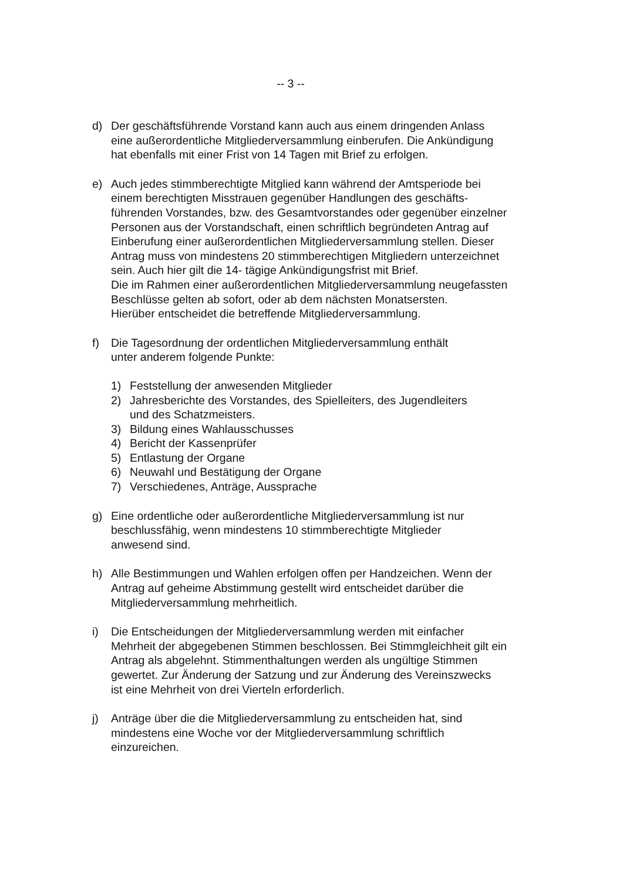-- 3 --
d) Der geschäftsführende Vorstand kann auch aus einem dringenden Anlass
eine außerordentliche Mitgliederversammlung einberufen. Die Ankündigung
hat ebenfalls mit einer Frist von 14 Tagen mit Brief zu erfolgen.
e) Auch jedes stimmberechtigte Mitglied kann während der Amtsperiode bei
einem berechtigten Misstrauen gegenüber Handlungen des geschäfts-
führenden Vorstandes, bzw. des Gesamtvorstandes oder gegenüber einzelner
Personen aus der Vorstandschaft, einen schriftlich begründeten Antrag auf
Einberufung einer außerordentlichen Mitgliederversammlung stellen. Dieser
Antrag muss von mindestens 20 stimmberechtigen Mitgliedern unterzeichnet
sein. Auch hier gilt die 14- tägige Ankündigungsfrist mit Brief.
Die im Rahmen einer außerordentlichen Mitgliederversammlung neugefassten
Beschlüsse gelten ab sofort, oder ab dem nächsten Monatsersten.
Hierüber entscheidet die betreffende Mitgliederversammlung.
f) Die Tagesordnung der ordentlichen Mitgliederversammlung enthält
unter anderem folgende Punkte:
1) Feststellung der anwesenden Mitglieder
2) Jahresberichte des Vorstandes, des Spielleiters, des Jugendleiters
und des Schatzmeisters.
3) Bildung eines Wahlausschusses
4) Bericht der Kassenprüfer
5) Entlastung der Organe
6) Neuwahl und Bestätigung der Organe
7) Verschiedenes, Anträge, Aussprache
g) Eine ordentliche oder außerordentliche Mitgliederversammlung ist nur
beschlussfähig, wenn mindestens 10 stimmberechtigte Mitglieder
anwesend sind.
h) Alle Bestimmungen und Wahlen erfolgen offen per Handzeichen. Wenn der
Antrag auf geheime Abstimmung gestellt wird entscheidet darüber die
Mitgliederversammlung mehrheitlich.
i) Die Entscheidungen der Mitgliederversammlung werden mit einfacher
Mehrheit der abgegebenen Stimmen beschlossen. Bei Stimmgleichheit gilt ein
Antrag als abgelehnt. Stimmenthaltungen werden als ungültige Stimmen
gewertet. Zur Änderung der Satzung und zur Änderung des Vereinszwecks
ist eine Mehrheit von drei Vierteln erforderlich.
j) Anträge über die die Mitgliederversammlung zu entscheiden hat, sind
mindestens eine Woche vor der Mitgliederversammlung schriftlich
einzureichen.